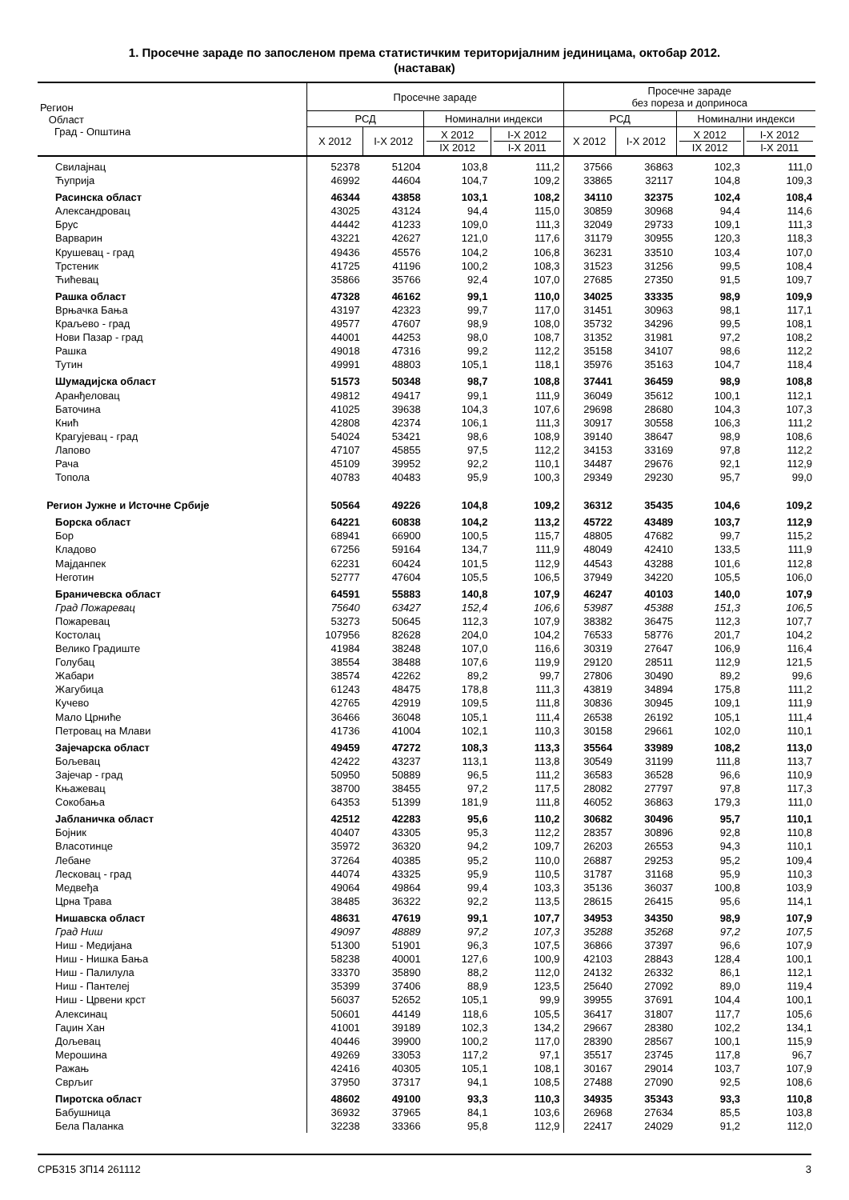1. Просечне зараде по запосленом према статистичким територијалним јединицама, октобар 2012.
(наставак)
| Регион Област Град - Општина | Просечне зараде | | | | Просечне зараде без пореза и доприноса | | | |
| --- | --- | --- | --- | --- | --- | --- | --- | --- |
| | РСД | | Номинални индекси | | РСД | | Номинални индекси | |
| | X 2012 | I-X 2012 | X 2012 IX 2012 | I-X 2012 I-X 2011 | X 2012 | I-X 2012 | X 2012 IX 2012 | I-X 2012 I-X 2011 |
| Свилајнац | 52378 | 51204 | 103,8 | 111,2 | 37566 | 36863 | 102,3 | 111,0 |
| Ћуприја | 46992 | 44604 | 104,7 | 109,2 | 33865 | 32117 | 104,8 | 109,3 |
| Расинска област | 46344 | 43858 | 103,1 | 108,2 | 34110 | 32375 | 102,4 | 108,4 |
| Александровац | 43025 | 43124 | 94,4 | 115,0 | 30859 | 30968 | 94,4 | 114,6 |
| Брус | 44442 | 41233 | 109,0 | 111,3 | 32049 | 29733 | 109,1 | 111,3 |
| Варварин | 43221 | 42627 | 121,0 | 117,6 | 31179 | 30955 | 120,3 | 118,3 |
| Крушевац - град | 49436 | 45576 | 104,2 | 106,8 | 36231 | 33510 | 103,4 | 107,0 |
| Трстеник | 41725 | 41196 | 100,2 | 108,3 | 31523 | 31256 | 99,5 | 108,4 |
| Ћићевац | 35866 | 35766 | 92,4 | 107,0 | 27685 | 27350 | 91,5 | 109,7 |
| Рашка област | 47328 | 46162 | 99,1 | 110,0 | 34025 | 33335 | 98,9 | 109,9 |
| Врњачка Бања | 43197 | 42323 | 99,7 | 117,0 | 31451 | 30963 | 98,1 | 117,1 |
| Краљево - град | 49577 | 47607 | 98,9 | 108,0 | 35732 | 34296 | 99,5 | 108,1 |
| Нови Пазар - град | 44001 | 44253 | 98,0 | 108,7 | 31352 | 31981 | 97,2 | 108,2 |
| Рашка | 49018 | 47316 | 99,2 | 112,2 | 35158 | 34107 | 98,6 | 112,2 |
| Тутин | 49991 | 48803 | 105,1 | 118,1 | 35976 | 35163 | 104,7 | 118,4 |
| Шумадијска област | 51573 | 50348 | 98,7 | 108,8 | 37441 | 36459 | 98,9 | 108,8 |
| Аранђеловац | 49812 | 49417 | 99,1 | 111,9 | 36049 | 35612 | 100,1 | 112,1 |
| Баточина | 41025 | 39638 | 104,3 | 107,6 | 29698 | 28680 | 104,3 | 107,3 |
| Кнић | 42808 | 42374 | 106,1 | 111,3 | 30917 | 30558 | 106,3 | 111,2 |
| Крагујевац - град | 54024 | 53421 | 98,6 | 108,9 | 39140 | 38647 | 98,9 | 108,6 |
| Лапово | 47107 | 45855 | 97,5 | 112,2 | 34153 | 33169 | 97,8 | 112,2 |
| Рача | 45109 | 39952 | 92,2 | 110,1 | 34487 | 29676 | 92,1 | 112,9 |
| Топола | 40783 | 40483 | 95,9 | 100,3 | 29349 | 29230 | 95,7 | 99,0 |
| Регион Јужне и Источне Србије | 50564 | 49226 | 104,8 | 109,2 | 36312 | 35435 | 104,6 | 109,2 |
| Борска област | 64221 | 60838 | 104,2 | 113,2 | 45722 | 43489 | 103,7 | 112,9 |
| Бор | 68941 | 66900 | 100,5 | 115,7 | 48805 | 47682 | 99,7 | 115,2 |
| Кладово | 67256 | 59164 | 134,7 | 111,9 | 48049 | 42410 | 133,5 | 111,9 |
| Мајданпек | 62231 | 60424 | 101,5 | 112,9 | 44543 | 43288 | 101,6 | 112,8 |
| Неготин | 52777 | 47604 | 105,5 | 106,5 | 37949 | 34220 | 105,5 | 106,0 |
| Браничевска област | 64591 | 55883 | 140,8 | 107,9 | 46247 | 40103 | 140,0 | 107,9 |
| Град Пожаревац | 75640 | 63427 | 152,4 | 106,6 | 53987 | 45388 | 151,3 | 106,5 |
| Пожаревац | 53273 | 50645 | 112,3 | 107,9 | 38382 | 36475 | 112,3 | 107,7 |
| Костолац | 107956 | 82628 | 204,0 | 104,2 | 76533 | 58776 | 201,7 | 104,2 |
| Велико Градиште | 41984 | 38248 | 107,0 | 116,6 | 30319 | 27647 | 106,9 | 116,4 |
| Голубац | 38554 | 38488 | 107,6 | 119,9 | 29120 | 28511 | 112,9 | 121,5 |
| Жабари | 38574 | 42262 | 89,2 | 99,7 | 27806 | 30490 | 89,2 | 99,6 |
| Жагубица | 61243 | 48475 | 178,8 | 111,3 | 43819 | 34894 | 175,8 | 111,2 |
| Кучево | 42765 | 42919 | 109,5 | 111,8 | 30836 | 30945 | 109,1 | 111,9 |
| Мало Црниће | 36466 | 36048 | 105,1 | 111,4 | 26538 | 26192 | 105,1 | 111,4 |
| Петровац на Млави | 41736 | 41004 | 102,1 | 110,3 | 30158 | 29661 | 102,0 | 110,1 |
| Зајечарска област | 49459 | 47272 | 108,3 | 113,3 | 35564 | 33989 | 108,2 | 113,0 |
| Бољевац | 42422 | 43237 | 113,1 | 113,8 | 30549 | 31199 | 111,8 | 113,7 |
| Зајечар - град | 50950 | 50889 | 96,5 | 111,2 | 36583 | 36528 | 96,6 | 110,9 |
| Књажевац | 38700 | 38455 | 97,2 | 117,5 | 28082 | 27797 | 97,8 | 117,3 |
| Сокобања | 64353 | 51399 | 181,9 | 111,8 | 46052 | 36863 | 179,3 | 111,0 |
| Јабланичка област | 42512 | 42283 | 95,6 | 110,2 | 30682 | 30496 | 95,7 | 110,1 |
| Бојник | 40407 | 43305 | 95,3 | 112,2 | 28357 | 30896 | 92,8 | 110,8 |
| Власотинце | 35972 | 36320 | 94,2 | 109,7 | 26203 | 26553 | 94,3 | 110,1 |
| Лебане | 37264 | 40385 | 95,2 | 110,0 | 26887 | 29253 | 95,2 | 109,4 |
| Лесковац - град | 44074 | 43325 | 95,9 | 110,5 | 31787 | 31168 | 95,9 | 110,3 |
| Медвеђа | 49064 | 49864 | 99,4 | 103,3 | 35136 | 36037 | 100,8 | 103,9 |
| Црна Трава | 38485 | 36322 | 92,2 | 113,5 | 28615 | 26415 | 95,6 | 114,1 |
| Нишавска област | 48631 | 47619 | 99,1 | 107,7 | 34953 | 34350 | 98,9 | 107,9 |
| Град Ниш | 49097 | 48889 | 97,2 | 107,3 | 35288 | 35268 | 97,2 | 107,5 |
| Ниш - Медијана | 51300 | 51901 | 96,3 | 107,5 | 36866 | 37397 | 96,6 | 107,9 |
| Ниш - Нишка Бања | 58238 | 40001 | 127,6 | 100,9 | 42103 | 28843 | 128,4 | 100,1 |
| Ниш - Палилула | 33370 | 35890 | 88,2 | 112,0 | 24132 | 26332 | 86,1 | 112,1 |
| Ниш - Пантелеј | 35399 | 37406 | 88,9 | 123,5 | 25640 | 27092 | 89,0 | 119,4 |
| Ниш - Црвени крст | 56037 | 52652 | 105,1 | 99,9 | 39955 | 37691 | 104,4 | 100,1 |
| Алексинац | 50601 | 44149 | 118,6 | 105,5 | 36417 | 31807 | 117,7 | 105,6 |
| Гаџин Хан | 41001 | 39189 | 102,3 | 134,2 | 29667 | 28380 | 102,2 | 134,1 |
| Дољевац | 40446 | 39900 | 100,2 | 117,0 | 28390 | 28567 | 100,1 | 115,9 |
| Мерошина | 49269 | 33053 | 117,2 | 97,1 | 35517 | 23745 | 117,8 | 96,7 |
| Ражањ | 42416 | 40305 | 105,1 | 108,1 | 30167 | 29014 | 103,7 | 107,9 |
| Сврљиг | 37950 | 37317 | 94,1 | 108,5 | 27488 | 27090 | 92,5 | 108,6 |
| Пиротска област | 48602 | 49100 | 93,3 | 110,3 | 34935 | 35343 | 93,3 | 110,8 |
| Бабушница | 36932 | 37965 | 84,1 | 103,6 | 26968 | 27634 | 85,5 | 103,8 |
| Бела Паланка | 32238 | 33366 | 95,8 | 112,9 | 22417 | 24029 | 91,2 | 112,0 |
СРБ315 ЗП14 261112 3